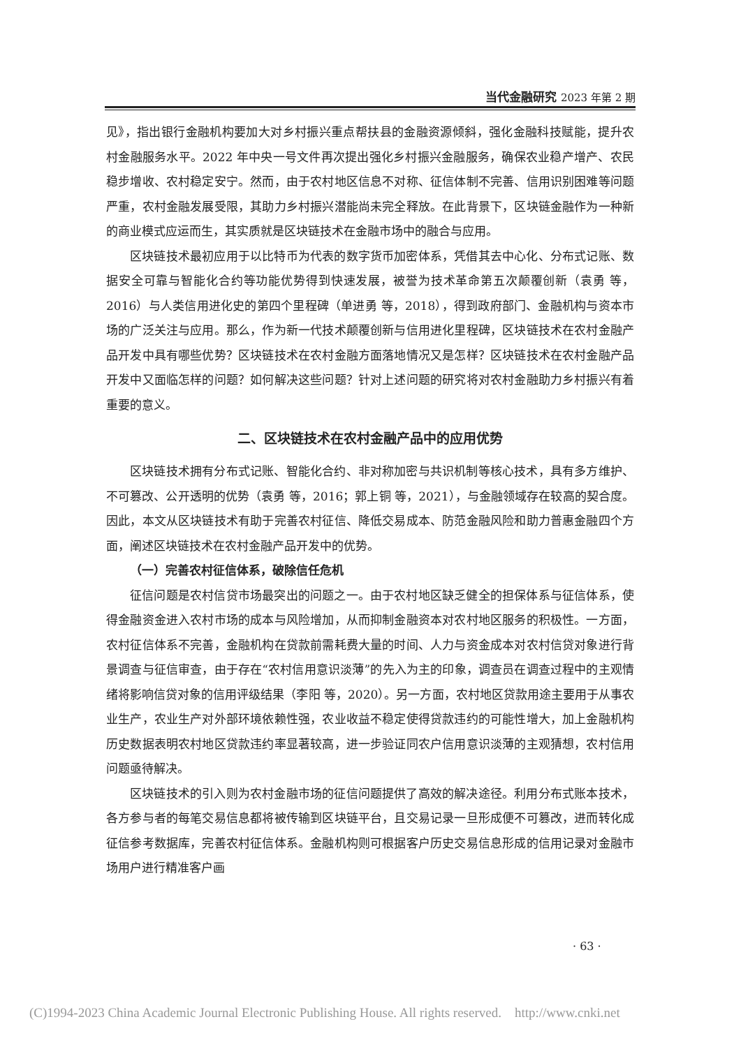当代金融研究 2023 年第 2 期
见》，指出银行金融机构要加大对乡村振兴重点帮扶县的金融资源倾斜，强化金融科技赋能，提升农村金融服务水平。2022 年中央一号文件再次提出强化乡村振兴金融服务，确保农业稳产增产、农民稳步增收、农村稳定安宁。然而，由于农村地区信息不对称、征信体制不完善、信用识别困难等问题严重，农村金融发展受限，其助力乡村振兴潜能尚未完全释放。在此背景下，区块链金融作为一种新的商业模式应运而生，其实质就是区块链技术在金融市场中的融合与应用。
区块链技术最初应用于以比特币为代表的数字货币加密体系，凭借其去中心化、分布式记账、数据安全可靠与智能化合约等功能优势得到快速发展，被誉为技术革命第五次颠覆创新（袁勇 等，2016）与人类信用进化史的第四个里程碑（单进勇 等，2018），得到政府部门、金融机构与资本市场的广泛关注与应用。那么，作为新一代技术颠覆创新与信用进化里程碑，区块链技术在农村金融产品开发中具有哪些优势？区块链技术在农村金融方面落地情况又是怎样？区块链技术在农村金融产品开发中又面临怎样的问题？如何解决这些问题？针对上述问题的研究将对农村金融助力乡村振兴有着重要的意义。
二、区块链技术在农村金融产品中的应用优势
区块链技术拥有分布式记账、智能化合约、非对称加密与共识机制等核心技术，具有多方维护、不可篡改、公开透明的优势（袁勇 等，2016；郭上铜 等，2021），与金融领域存在较高的契合度。因此，本文从区块链技术有助于完善农村征信、降低交易成本、防范金融风险和助力普惠金融四个方面，阐述区块链技术在农村金融产品开发中的优势。
（一）完善农村征信体系，破除信任危机
征信问题是农村信贷市场最突出的问题之一。由于农村地区缺乏健全的担保体系与征信体系，使得金融资金进入农村市场的成本与风险增加，从而抑制金融资本对农村地区服务的积极性。一方面，农村征信体系不完善，金融机构在贷款前需耗费大量的时间、人力与资金成本对农村信贷对象进行背景调查与征信审查，由于存在“农村信用意识淡薄”的先入为主的印象，调查员在调查过程中的主观情绪将影响信贷对象的信用评级结果（李阳 等，2020）。另一方面，农村地区贷款用途主要用于从事农业生产，农业生产对外部环境依赖性强，农业收益不稳定使得贷款违约的可能性增大，加上金融机构历史数据表明农村地区贷款违约率显著较高，进一步验证同农户信用意识淡薄的主观猜想，农村信用问题亟待解决。
区块链技术的引入则为农村金融市场的征信问题提供了高效的解决途径。利用分布式账本技术，各方参与者的每笔交易信息都将被传输到区块链平台，且交易记录一旦形成便不可篡改，进而转化成征信参考数据库，完善农村征信体系。金融机构则可根据客户历史交易信息形成的信用记录对金融市场用户进行精准客户画
· 63 ·
(C)1994-2023 China Academic Journal Electronic Publishing House. All rights reserved. http://www.cnki.net